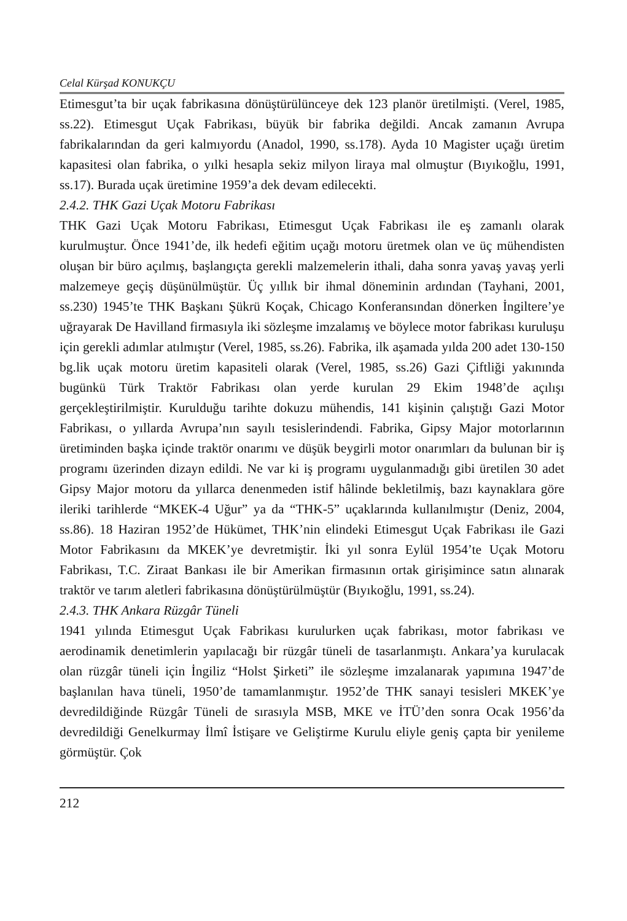Celal Kürşad KONUKÇU
Etimesgut’ta bir uçak fabrikasına dönüştürülünceye dek 123 planör üretilmişti. (Verel, 1985, ss.22). Etimesgut Uçak Fabrikası, büyük bir fabrika değildi. Ancak zamanın Avrupa fabrikalarından da geri kalmıyordu (Anadol, 1990, ss.178). Ayda 10 Magister uçağı üretim kapasitesi olan fabrika, o yılki hesapla sekiz milyon liraya mal olmuştur (Bıyıkoğlu, 1991, ss.17). Burada uçak üretimine 1959’a dek devam edilecekti.
2.4.2. THK Gazi Uçak Motoru Fabrikası
THK Gazi Uçak Motoru Fabrikası, Etimesgut Uçak Fabrikası ile eş zamanlı olarak kurulmuştur. Önce 1941’de, ilk hedefi eğitim uçağı motoru üretmek olan ve üç mühendisten oluşan bir büro açılmış, başlangıçta gerekli malzemelerin ithali, daha sonra yavaş yavaş yerli malzemeye geçiş düşünülmüştür. Üç yıllık bir ihmal döneminin ardından (Tayhani, 2001, ss.230) 1945’te THK Başkanı Şükrü Koçak, Chicago Konferansından dönerken İngiltere’ye uğrayarak De Havilland firmasıyla iki sözleşme imzalamış ve böylece motor fabrikası kuruluşu için gerekli adımlar atılmıştır (Verel, 1985, ss.26). Fabrika, ilk aşamada yılda 200 adet 130-150 bg.lik uçak motoru üretim kapasiteli olarak (Verel, 1985, ss.26) Gazi Çiftliği yakınında bugünkü Türk Traktör Fabrikası olan yerde kurulan 29 Ekim 1948’de açılışı gerçekleştirilmiştir. Kurulduğu tarihte dokuzu mühendis, 141 kişinin çalıştığı Gazi Motor Fabrikası, o yıllarda Avrupa’nın sayılı tesislerindendi. Fabrika, Gipsy Major motorlarının üretiminden başka içinde traktör onarımı ve düşük beygirli motor onarımları da bulunan bir iş programı üzerinden dizayn edildi. Ne var ki iş programı uygulanmadığı gibi üretilen 30 adet Gipsy Major motoru da yıllarca denenmeden istif hâlinde bekletilmiş, bazı kaynaklara göre ileriki tarihlerde “MKEK-4 Uğur” ya da “THK-5” uçaklarında kullanılmıştır (Deniz, 2004, ss.86). 18 Haziran 1952’de Hükümet, THK’nin elindeki Etimesgut Uçak Fabrikası ile Gazi Motor Fabrikasını da MKEK’ye devretmiştir. İki yıl sonra Eylül 1954’te Uçak Motoru Fabrikası, T.C. Ziraat Bankası ile bir Amerikan firmasının ortak girişimince satın alınarak traktör ve tarım aletleri fabrikasına dönüştürülmüştür (Bıyıkoğlu, 1991, ss.24).
2.4.3. THK Ankara Rüzgâr Tüneli
1941 yılında Etimesgut Uçak Fabrikası kurulurken uçak fabrikası, motor fabrikası ve aerodinamik denetimlerin yapılacağı bir rüzgâr tüneli de tasarlanmıştı. Ankara’ya kurulacak olan rüzgâr tüneli için İngiliz “Holst Şirketi” ile sözleşme imzalanarak yapımına 1947’de başlanılan hava tüneli, 1950’de tamamlanmıştır. 1952’de THK sanayi tesisleri MKEK’ye devredildiğinde Rüzgâr Tüneli de sırasıyla MSB, MKE ve İTÜ’den sonra Ocak 1956’da devredildiği Genelkurmay İlmî İstişare ve Geliştirme Kurulu eliyle geniş çapta bir yenileme görmüştür. Çok
212